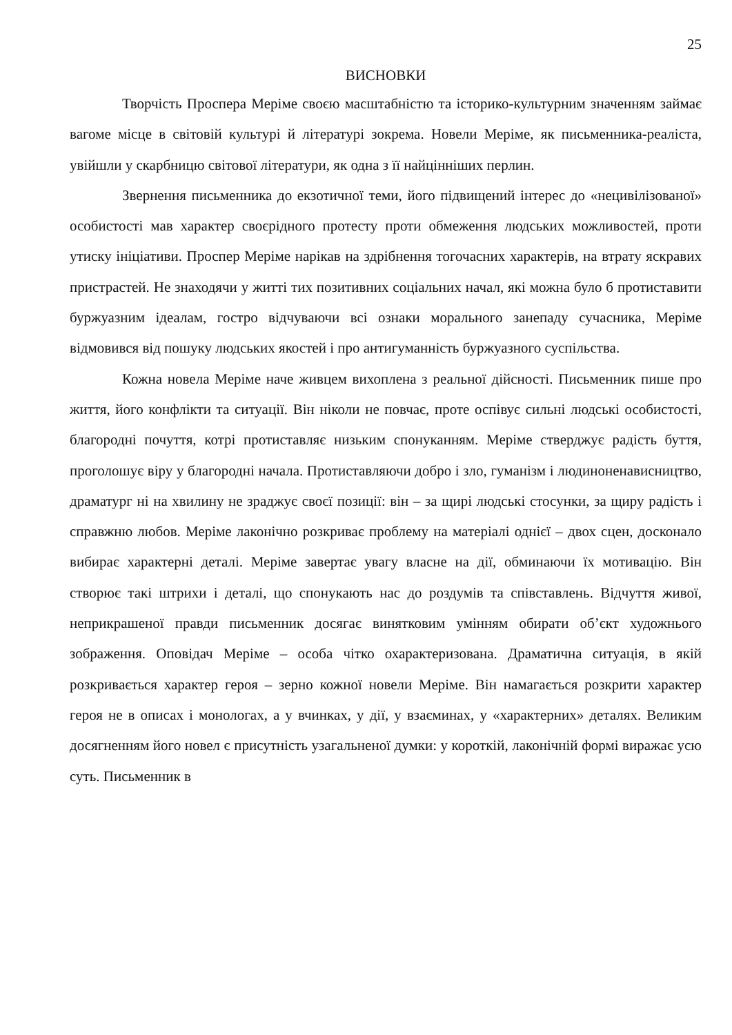25
ВИСНОВКИ
Творчість Проспера Меріме своєю масштабністю та історико-культурним значенням займає вагоме місце в світовій культурі й літературі зокрема. Новели Меріме, як письменника-реаліста, увійшли у скарбницю світової літератури, як одна з її найцінніших перлин.
Звернення письменника до екзотичної теми, його підвищений інтерес до «нецивілізованої» особистості мав характер своєрідного протесту проти обмеження людських можливостей, проти утиску ініціативи. Проспер Меріме нарікав на здрібнення тогочасних характерів, на втрату яскравих пристрастей. Не знаходячи у житті тих позитивних соціальних начал, які можна було б протиставити буржуазним ідеалам, гостро відчуваючи всі ознаки морального занепаду сучасника, Меріме відмовився від пошуку людських якостей і про антигуманність буржуазного суспільства.
Кожна новела Меріме наче живцем вихоплена з реальної дійсності. Письменник пише про життя, його конфлікти та ситуації. Він ніколи не повчає, проте оспівує сильні людські особистості, благородні почуття, котрі протиставляє низьким спонуканням. Меріме стверджує радість буття, проголошує віру у благородні начала. Протиставляючи добро і зло, гуманізм і людиноненависництво, драматург ні на хвилину не зраджує своєї позиції: він – за щирі людські стосунки, за щиру радість і справжню любов. Меріме лаконічно розкриває проблему на матеріалі однієї – двох сцен, досконало вибирає характерні деталі. Меріме завертає увагу власне на дії, обминаючи їх мотивацію. Він створює такі штрихи і деталі, що спонукають нас до роздумів та співставлень. Відчуття живої, неприкрашеної правди письменник досягає винятковим умінням обирати об’єкт художнього зображення. Оповідач Меріме – особа чітко охарактеризована. Драматична ситуація, в якій розкривається характер героя – зерно кожної новели Меріме. Він намагається розкрити характер героя не в описах і монологах, а у вчинках, у дії, у взаєминах, у «характерних» деталях. Великим досягненням його новел є присутність узагальненої думки: у короткій, лаконічній формі виражає усю суть. Письменник в